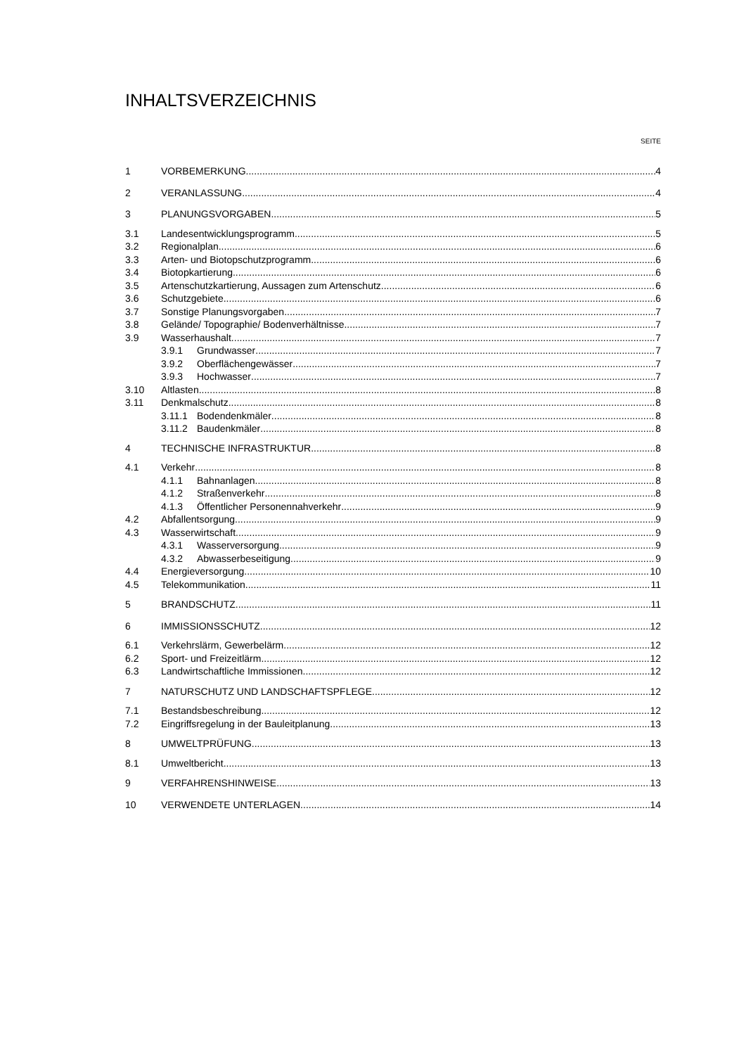INHALTSVERZEICHNIS
SEITE
1 VORBEMERKUNG 4
2 VERANLASSUNG 4
3 PLANUNGSVORGABEN 5
3.1 Landesentwicklungsprogramm 5
3.2 Regionalplan 6
3.3 Arten- und Biotopschutzprogramm 6
3.4 Biotopkartierung 6
3.5 Artenschutzkartierung, Aussagen zum Artenschutz 6
3.6 Schutzgebiete 6
3.7 Sonstige Planungsvorgaben 7
3.8 Gelände/ Topographie/ Bodenverhältnisse 7
3.9 Wasserhaushalt 7
3.9.1 Grundwasser 7
3.9.2 Oberflächengewässer 7
3.9.3 Hochwasser 7
3.10 Altlasten 8
3.11 Denkmalschutz 8
3.11.1 Bodendenkmäler 8
3.11.2 Baudenkmäler 8
4 TECHNISCHE INFRASTRUKTUR 8
4.1 Verkehr 8
4.1.1 Bahnanlagen 8
4.1.2 Straßenverkehr 8
4.1.3 Öffentlicher Personennahverkehr 9
4.2 Abfallentsorgung 9
4.3 Wasserwirtschaft 9
4.3.1 Wasserversorgung 9
4.3.2 Abwasserbeseitigung 9
4.4 Energieversorgung 10
4.5 Telekommunikation 11
5 BRANDSCHUTZ 11
6 IMMISSIONSSCHUTZ 12
6.1 Verkehrslärm, Gewerbelärm 12
6.2 Sport- und Freizeitlärm 12
6.3 Landwirtschaftliche Immissionen 12
7 NATURSCHUTZ UND LANDSCHAFTSPFLEGE 12
7.1 Bestandsbeschreibung 12
7.2 Eingriffsregelung in der Bauleitplanung 13
8 UMWELTPRÜFUNG 13
8.1 Umweltbericht 13
9 VERFAHRENSHINWEISE 13
10 VERWENDETE UNTERLAGEN 14